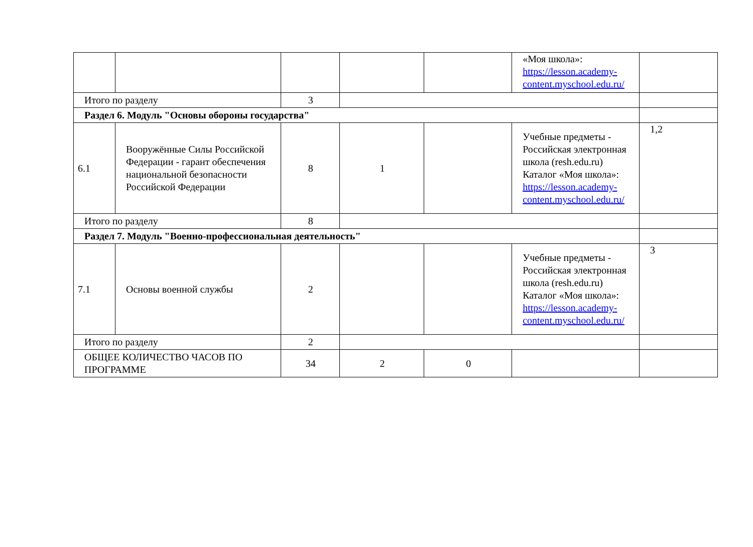| | | | | | «Моя школа»: https://lesson.academy-content.myschool.edu.ru/ | |
| Итого по разделу | | 3 | | | | |
| Раздел 6. Модуль "Основы обороны государства" | | | | | | |
| 6.1 | Вооружённые Силы Российской Федерации - гарант обеспечения национальной безопасности Российской Федерации | 8 | 1 | | Учебные предметы - Российская электронная школа (resh.edu.ru) Каталог «Моя школа»: https://lesson.academy-content.myschool.edu.ru/ | 1,2 |
| Итого по разделу | | 8 | | | | |
| Раздел 7. Модуль "Военно-профессиональная деятельность" | | | | | | |
| 7.1 | Основы военной службы | 2 | | | Учебные предметы - Российская электронная школа (resh.edu.ru) Каталог «Моя школа»: https://lesson.academy-content.myschool.edu.ru/ | 3 |
| Итого по разделу | | 2 | | | | |
| ОБЩЕЕ КОЛИЧЕСТВО ЧАСОВ ПО ПРОГРАММЕ | | 34 | 2 | 0 | | |